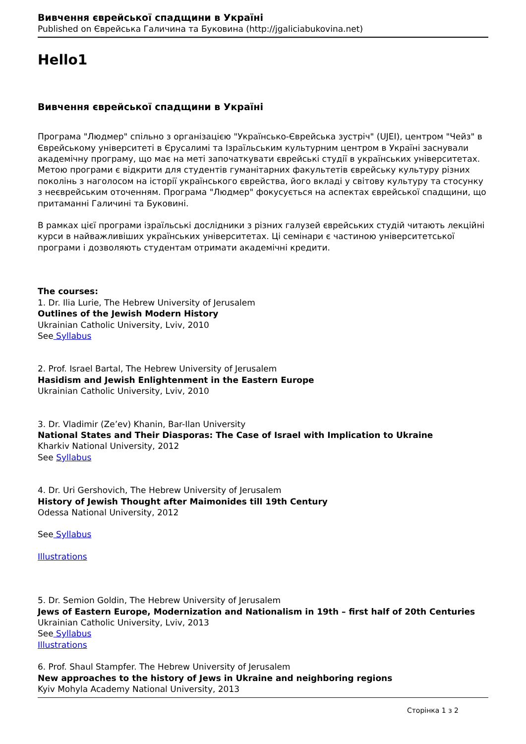Вивчення єврейської спадщини в Україні
Published on Єврейська Галичина та Буковина (http://jgaliciabukovina.net)
Hello1
Вивчення єврейської спадщини в Україні
Програма "Людмер" спільно з організацією "Українсько-Єврейська зустріч" (UJEI), центром "Чейз" в Єврейському університеті в Єрусалимі та Ізраїльським культурним центром в Україні заснували академічну програму, що має на меті започаткувати єврейські студії в українських університетах. Метою програми є відкрити для студентів гуманітарних факультетів єврейську культуру різних поколінь з наголосом на історії українського єврейства, його вкладі у світову культуру та стосунку з неєврейським оточенням. Програма "Людмер" фокусується на аспектах єврейської спадщини, що притаманні Галичині та Буковині.
В рамках цієї програми ізраїльські дослідники з різних галузей єврейських студій читають лекційні курси в найважливіших українських університетах. Ці семінари є частиною університетської програми і дозволяють студентам отримати академічні кредити.
The courses:
1. Dr. Ilia Lurie, The Hebrew University of Jerusalem
Outlines of the Jewish Modern History
Ukrainian Catholic University, Lviv, 2010
See Syllabus
2. Prof. Israel Bartal, The Hebrew University of Jerusalem
Hasidism and Jewish Enlightenment in the Eastern Europe
Ukrainian Catholic University, Lviv, 2010
3. Dr. Vladimir (Ze’ev) Khanin, Bar-Ilan University
National States and Their Diasporas: The Case of Israel with Implication to Ukraine
Kharkiv National University, 2012
See Syllabus
4. Dr. Uri Gershovich, The Hebrew University of Jerusalem
History of Jewish Thought after Maimonides till 19th Century
Odessa National University, 2012
See Syllabus
Illustrations
5. Dr. Semion Goldin, The Hebrew University of Jerusalem
Jews of Eastern Europe, Modernization and Nationalism in 19th – first half of 20th Centuries
Ukrainian Catholic University, Lviv, 2013
See Syllabus
Illustrations
6. Prof. Shaul Stampfer. The Hebrew University of Jerusalem
New approaches to the history of Jews in Ukraine and neighboring regions
Kyiv Mohyla Academy National University, 2013
Сторінка 1 з 2